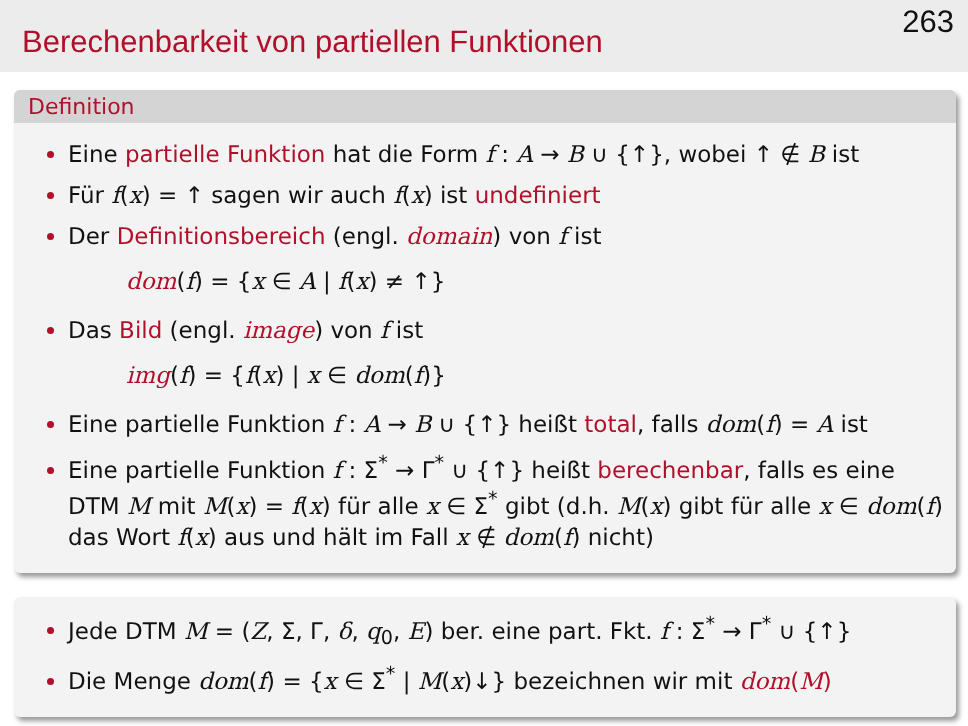Berechenbarkeit von partiellen Funktionen
263
Definition
Eine partielle Funktion hat die Form f : A → B ∪ {↑}, wobei ↑ ∉ B ist
Für f(x) = ↑ sagen wir auch f(x) ist undefiniert
Der Definitionsbereich (engl. domain) von f ist
dom(f) = {x ∈ A | f(x) ≠ ↑}
Das Bild (engl. image) von f ist
img(f) = {f(x) | x ∈ dom(f)}
Eine partielle Funktion f : A → B ∪ {↑} heißt total, falls dom(f) = A ist
Eine partielle Funktion f : Σ<sup>*</sup> → Γ<sup>*</sup> ∪ {↑} heißt berechenbar, falls es eine DTM M mit M(x) = f(x) für alle x ∈ Σ<sup>*</sup> gibt (d.h. M(x) gibt für alle x ∈ dom(f) das Wort f(x) aus und hält im Fall x ∉ dom(f) nicht)
Jede DTM M = (Z, Σ, Γ, δ, q<sub>0</sub>, E) ber. eine part. Fkt. f : Σ<sup>*</sup> → Γ<sup>*</sup> ∪ {↑}
Die Menge dom(f) = {x ∈ Σ<sup>*</sup> | M(x)↓} bezeichnen wir mit dom(M)